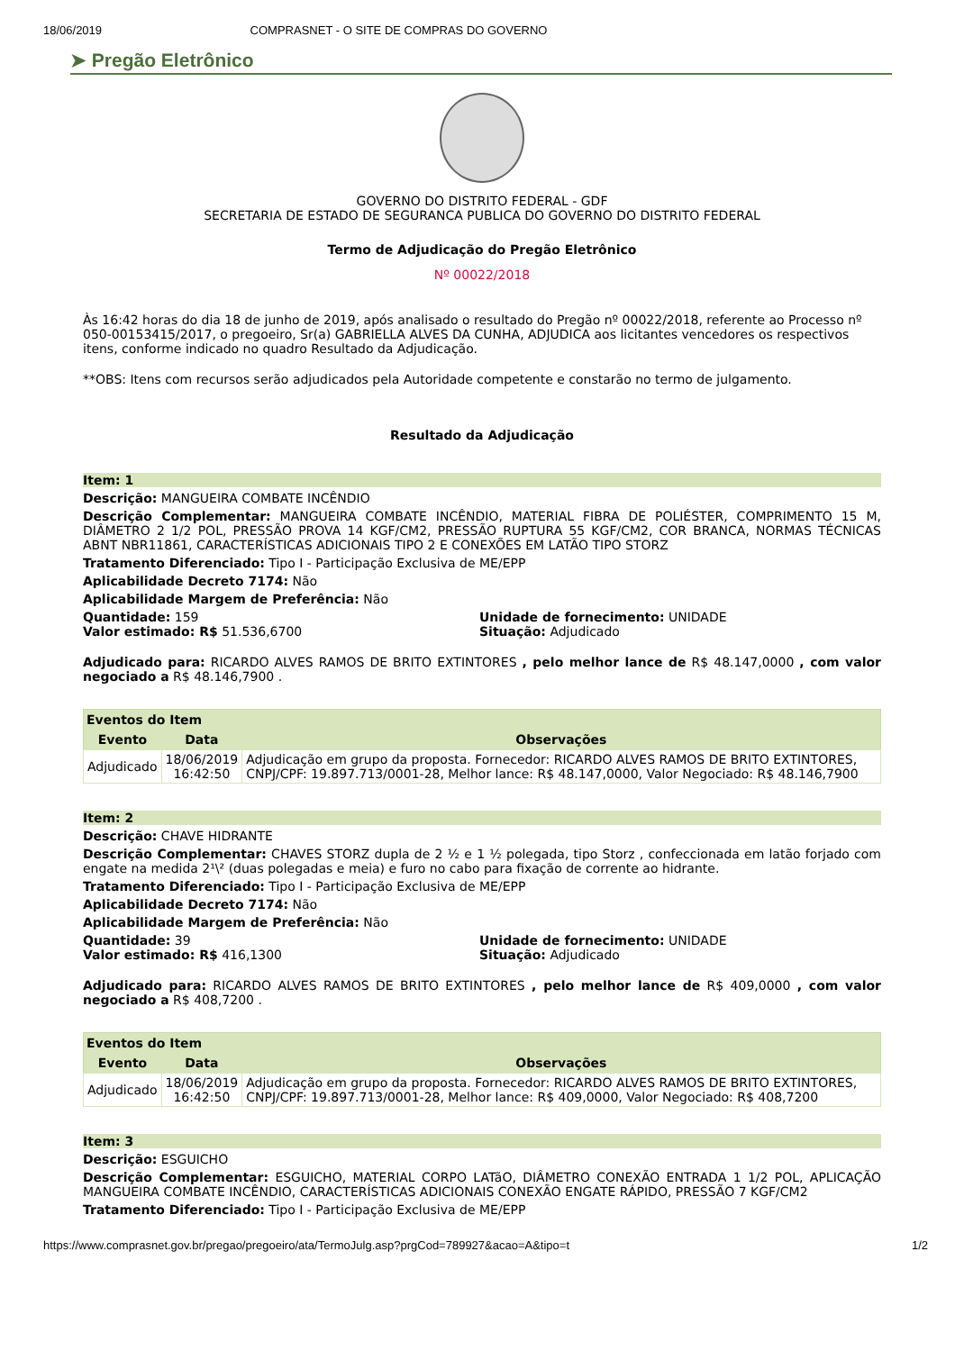18/06/2019 COMPRASNET - O SITE DE COMPRAS DO GOVERNO
➤ Pregão Eletrônico
GOVERNO DO DISTRITO FEDERAL - GDF
SECRETARIA DE ESTADO DE SEGURANCA PUBLICA DO GOVERNO DO DISTRITO FEDERAL
Termo de Adjudicação do Pregão Eletrônico
Nº 00022/2018
Às 16:42 horas do dia 18 de junho de 2019, após analisado o resultado do Pregão nº 00022/2018, referente ao Processo nº 050-00153415/2017, o pregoeiro, Sr(a) GABRIELLA ALVES DA CUNHA, ADJUDICA aos licitantes vencedores os respectivos itens, conforme indicado no quadro Resultado da Adjudicação.
**OBS: Itens com recursos serão adjudicados pela Autoridade competente e constarão no termo de julgamento.
Resultado da Adjudicação
Item: 1
Descrição: MANGUEIRA COMBATE INCÊNDIO
Descrição Complementar: MANGUEIRA COMBATE INCÊNDIO, MATERIAL FIBRA DE POLIÉSTER, COMPRIMENTO 15 M, DIÂMETRO 2 1/2 POL, PRESSÃO PROVA 14 KGF/CM2, PRESSÃO RUPTURA 55 KGF/CM2, COR BRANCA, NORMAS TÉCNICAS ABNT NBR11861, CARACTERÍSTICAS ADICIONAIS TIPO 2 E CONEXÕES EM LATÃO TIPO STORZ
Tratamento Diferenciado: Tipo I - Participação Exclusiva de ME/EPP
Aplicabilidade Decreto 7174: Não
Aplicabilidade Margem de Preferência: Não
Quantidade: 159 Unidade de fornecimento: UNIDADE
Valor estimado: R$ 51.536,6700 Situação: Adjudicado
Adjudicado para: RICARDO ALVES RAMOS DE BRITO EXTINTORES , pelo melhor lance de R$ 48.147,0000 , com valor negociado a R$ 48.146,7900 .
| Eventos do Item | | |
| --- | --- | --- |
| Evento | Data | Observações |
| Adjudicado | 18/06/2019 16:42:50 | Adjudicação em grupo da proposta. Fornecedor: RICARDO ALVES RAMOS DE BRITO EXTINTORES, CNPJ/CPF: 19.897.713/0001-28, Melhor lance: R$ 48.147,0000, Valor Negociado: R$ 48.146,7900 |
Item: 2
Descrição: CHAVE HIDRANTE
Descrição Complementar: CHAVES STORZ dupla de 2 ½ e 1 ½ polegada, tipo Storz , confeccionada em latão forjado com engate na medida 2¹\² (duas polegadas e meia) e furo no cabo para fixação de corrente ao hidrante.
Tratamento Diferenciado: Tipo I - Participação Exclusiva de ME/EPP
Aplicabilidade Decreto 7174: Não
Aplicabilidade Margem de Preferência: Não
Quantidade: 39 Unidade de fornecimento: UNIDADE
Valor estimado: R$ 416,1300 Situação: Adjudicado
Adjudicado para: RICARDO ALVES RAMOS DE BRITO EXTINTORES , pelo melhor lance de R$ 409,0000 , com valor negociado a R$ 408,7200 .
| Eventos do Item | | |
| --- | --- | --- |
| Evento | Data | Observações |
| Adjudicado | 18/06/2019 16:42:50 | Adjudicação em grupo da proposta. Fornecedor: RICARDO ALVES RAMOS DE BRITO EXTINTORES, CNPJ/CPF: 19.897.713/0001-28, Melhor lance: R$ 409,0000, Valor Negociado: R$ 408,7200 |
Item: 3
Descrição: ESGUICHO
Descrição Complementar: ESGUICHO, MATERIAL CORPO LATãO, DIÂMETRO CONEXÃO ENTRADA 1 1/2 POL, APLICAÇÃO MANGUEIRA COMBATE INCÊNDIO, CARACTERÍSTICAS ADICIONAIS CONEXÃO ENGATE RÁPIDO, PRESSÃO 7 KGF/CM2
Tratamento Diferenciado: Tipo I - Participação Exclusiva de ME/EPP
https://www.comprasnet.gov.br/pregao/pregoeiro/ata/TermoJulg.asp?prgCod=789927&acao=A&tipo=t 1/2